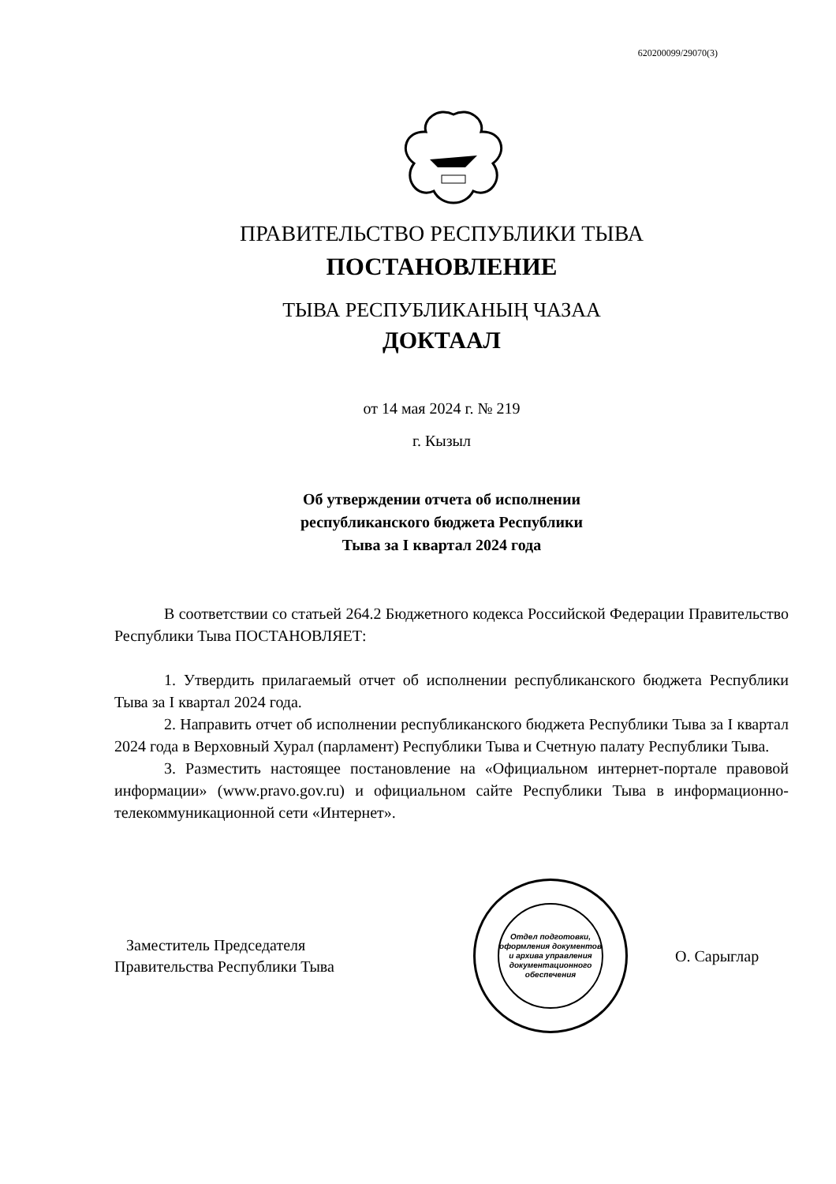620200099/29070(3)
ПРАВИТЕЛЬСТВО РЕСПУБЛИКИ ТЫВА
ПОСТАНОВЛЕНИЕ
ТЫВА РЕСПУБЛИКАНЫҢ ЧАЗАА
ДОКТААЛ
от 14 мая 2024 г. № 219
г. Кызыл
Об утверждении отчета об исполнении
республиканского бюджета Республики
Тыва за I квартал 2024 года
В соответствии со статьей 264.2 Бюджетного кодекса Российской Федерации Правительство Республики Тыва ПОСТАНОВЛЯЕТ:
1. Утвердить прилагаемый отчет об исполнении республиканского бюджета Республики Тыва за I квартал 2024 года.
2. Направить отчет об исполнении республиканского бюджета Республики Тыва за I квартал 2024 года в Верховный Хурал (парламент) Республики Тыва и Счетную палату Республики Тыва.
3. Разместить настоящее постановление на «Официальном интернет-портале правовой информации» (www.pravo.gov.ru) и официальном сайте Республики Тыва в информационно-телекоммуникационной сети «Интернет».
Заместитель Председателя
Правительства Республики Тыва
Отдел подготовки, оформления документов и архива управления документационного обеспечения
О. Сарыглар